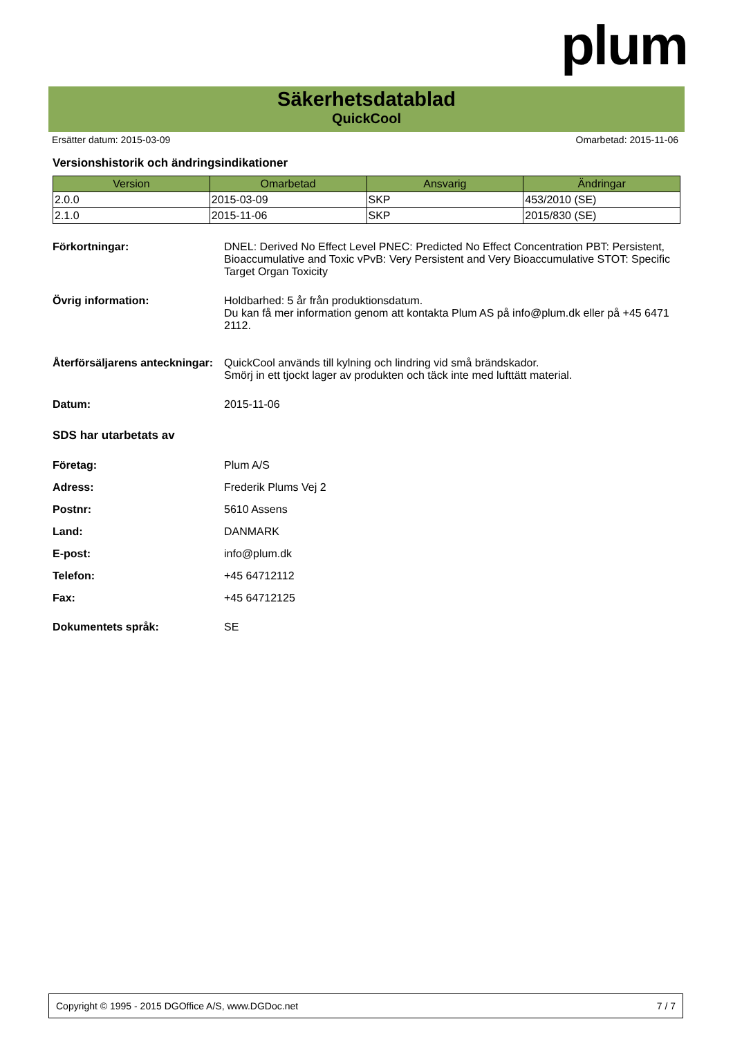plum
Säkerhetsdatablad
QuickCool
Ersätter datum: 2015-03-09 Omarbetad: 2015-11-06
Versionshistorik och ändringsindikationer
| Version | Omarbetad | Ansvarig | Ändringar |
| --- | --- | --- | --- |
| 2.0.0 | 2015-03-09 | SKP | 453/2010 (SE) |
| 2.1.0 | 2015-11-06 | SKP | 2015/830 (SE) |
Förkortningar:
DNEL: Derived No Effect Level PNEC: Predicted No Effect Concentration PBT: Persistent, Bioaccumulative and Toxic vPvB: Very Persistent and Very Bioaccumulative STOT: Specific Target Organ Toxicity
Övrig information:
Holdbarhed: 5 år från produktionsdatum.
Du kan få mer information genom att kontakta Plum AS på info@plum.dk eller på +45 6471 2112.
Återförsäljarens anteckningar:
QuickCool används till kylning och lindring vid små brändskador.
Smörj in ett tjockt lager av produkten och täck inte med lufttätt material.
Datum:
2015-11-06
SDS har utarbetats av
Företag:
Plum A/S
Adress:
Frederik Plums Vej 2
Postnr:
5610 Assens
Land:
DANMARK
E-post:
info@plum.dk
Telefon:
+45 64712112
Fax:
+45 64712125
Dokumentets språk:
SE
Copyright © 1995 - 2015 DGOffice A/S, www.DGDoc.net 7 / 7